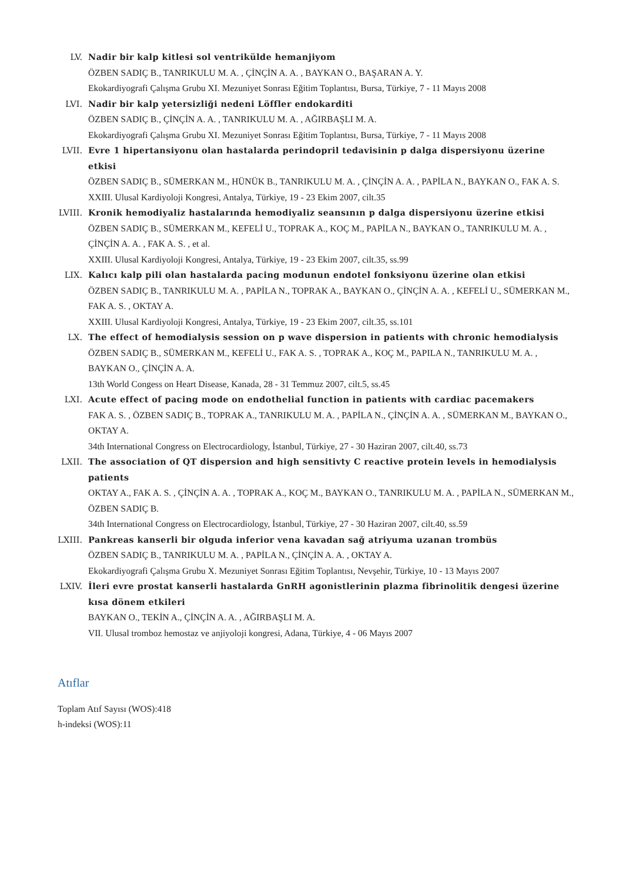LV. Nadir bir kalp kitlesi sol ventrikülde hemanjiyom
ÖZBEN SADIÇ B., TANRIKULU M. A. , ÇİNÇİN A. A. , BAYKAN O., BAŞARAN A. Y.
Ekokardiyografi Çalışma Grubu XI. Mezuniyet Sonrası Eğitim Toplantısı, Bursa, Türkiye, 7 - 11 Mayıs 2008
LVI. Nadir bir kalp yetersizliği nedeni Löffler endokarditi
ÖZBEN SADIÇ B., ÇİNÇİN A. A. , TANRIKULU M. A. , AĞIRBAŞLI M. A.
Ekokardiyografi Çalışma Grubu XI. Mezuniyet Sonrası Eğitim Toplantısı, Bursa, Türkiye, 7 - 11 Mayıs 2008
LVII. Evre 1 hipertansiyonu olan hastalarda perindopril tedavisinin p dalga dispersiyonu üzerine etkisi
ÖZBEN SADIÇ B., SÜMERKAN M., HÜNÜK B., TANRIKULU M. A. , ÇİNÇİN A. A. , PAPİLA N., BAYKAN O., FAK A. S.
XXIII. Ulusal Kardiyoloji Kongresi, Antalya, Türkiye, 19 - 23 Ekim 2007, cilt.35
LVIII. Kronik hemodiyaliz hastalarında hemodiyaliz seansının p dalga dispersiyonu üzerine etkisi
ÖZBEN SADIÇ B., SÜMERKAN M., KEFELİ U., TOPRAK A., KOÇ M., PAPİLA N., BAYKAN O., TANRIKULU M. A. , ÇİNÇİN A. A. , FAK A. S. , et al.
XXIII. Ulusal Kardiyoloji Kongresi, Antalya, Türkiye, 19 - 23 Ekim 2007, cilt.35, ss.99
LIX. Kalıcı kalp pili olan hastalarda pacing modunun endotel fonksiyonu üzerine olan etkisi
ÖZBEN SADIÇ B., TANRIKULU M. A. , PAPİLA N., TOPRAK A., BAYKAN O., ÇİNÇİN A. A. , KEFELİ U., SÜMERKAN M., FAK A. S. , OKTAY A.
XXIII. Ulusal Kardiyoloji Kongresi, Antalya, Türkiye, 19 - 23 Ekim 2007, cilt.35, ss.101
LX. The effect of hemodialysis session on p wave dispersion in patients with chronic hemodialysis
ÖZBEN SADIÇ B., SÜMERKAN M., KEFELİ U., FAK A. S. , TOPRAK A., KOÇ M., PAPILA N., TANRIKULU M. A. , BAYKAN O., ÇİNÇİN A. A.
13th World Congess on Heart Disease, Kanada, 28 - 31 Temmuz 2007, cilt.5, ss.45
LXI. Acute effect of pacing mode on endothelial function in patients with cardiac pacemakers
FAK A. S. , ÖZBEN SADIÇ B., TOPRAK A., TANRIKULU M. A. , PAPİLA N., ÇİNÇİN A. A. , SÜMERKAN M., BAYKAN O., OKTAY A.
34th International Congress on Electrocardiology, İstanbul, Türkiye, 27 - 30 Haziran 2007, cilt.40, ss.73
LXII. The association of QT dispersion and high sensitivty C reactive protein levels in hemodialysis patients
OKTAY A., FAK A. S. , ÇİNÇİN A. A. , TOPRAK A., KOÇ M., BAYKAN O., TANRIKULU M. A. , PAPİLA N., SÜMERKAN M., ÖZBEN SADIÇ B.
34th International Congress on Electrocardiology, İstanbul, Türkiye, 27 - 30 Haziran 2007, cilt.40, ss.59
LXIII. Pankreas kanserli bir olguda inferior vena kavadan sağ atriyuma uzanan trombüs
ÖZBEN SADIÇ B., TANRIKULU M. A. , PAPİLA N., ÇİNÇİN A. A. , OKTAY A.
Ekokardiyografi Çalışma Grubu X. Mezuniyet Sonrası Eğitim Toplantısı, Nevşehir, Türkiye, 10 - 13 Mayıs 2007
LXIV. İleri evre prostat kanserli hastalarda GnRH agonistlerinin plazma fibrinolitik dengesi üzerine kısa dönem etkileri
BAYKAN O., TEKİN A., ÇİNÇİN A. A. , AĞIRBAŞLI M. A.
VII. Ulusal tromboz hemostaz ve anjiyoloji kongresi, Adana, Türkiye, 4 - 06 Mayıs 2007
Atıflar
Toplam Atıf Sayısı (WOS):418
h-indeksi (WOS):11